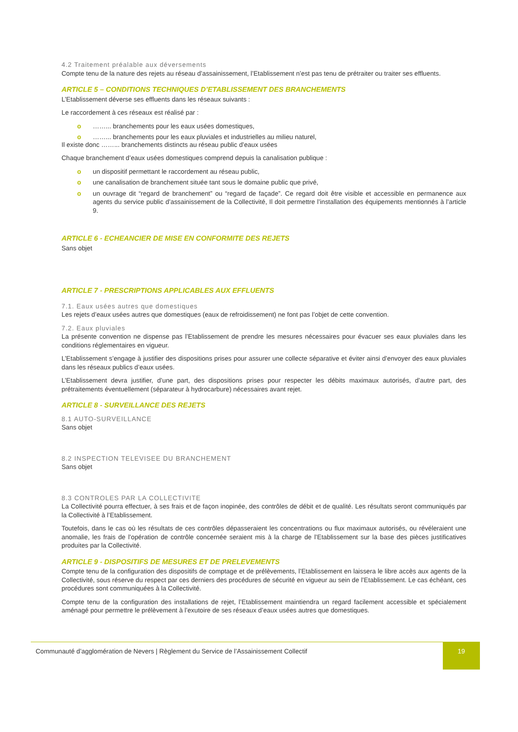4.2 Traitement préalable aux déversements
Compte tenu de la nature des rejets au réseau d’assainissement, l’Etablissement n’est pas tenu de prétraiter ou traiter ses effluents.
ARTICLE 5 – CONDITIONS TECHNIQUES D’ETABLISSEMENT DES BRANCHEMENTS
L’Etablissement déverse ses effluents dans les réseaux suivants :
Le raccordement à ces réseaux est réalisé par :
o ……... branchements pour les eaux usées domestiques,
o ……... branchements pour les eaux pluviales et industrielles au milieu naturel,
Il existe donc ……... branchements distincts au réseau public d’eaux usées
Chaque branchement d’eaux usées domestiques comprend depuis la canalisation publique :
o un dispositif permettant le raccordement au réseau public,
o une canalisation de branchement située tant sous le domaine public que privé,
o un ouvrage dit “regard de branchement” ou “regard de façade”. Ce regard doit être visible et accessible en permanence aux agents du service public d’assainissement de la Collectivité, Il doit permettre l’installation des équipements mentionnés à l’article 9.
ARTICLE 6 - ECHEANCIER DE MISE EN CONFORMITE DES REJETS
Sans objet
ARTICLE 7 - PRESCRIPTIONS APPLICABLES AUX EFFLUENTS
7.1. Eaux usées autres que domestiques
Les rejets d’eaux usées autres que domestiques (eaux de refroidissement) ne font pas l’objet de cette convention.
7.2. Eaux pluviales
La présente convention ne dispense pas l’Etablissement de prendre les mesures nécessaires pour évacuer ses eaux pluviales dans les conditions réglementaires en vigueur.
L’Etablissement s’engage à justifier des dispositions prises pour assurer une collecte séparative et éviter ainsi d’envoyer des eaux pluviales dans les réseaux publics d’eaux usées.
L’Etablissement devra justifier, d’une part, des dispositions prises pour respecter les débits maximaux autorisés, d’autre part, des prétraitements éventuellement (séparateur à hydrocarbure) nécessaires avant rejet.
ARTICLE 8 - SURVEILLANCE DES REJETS
8.1 AUTO-SURVEILLANCE
Sans objet
8.2 INSPECTION TELEVISEE DU BRANCHEMENT
Sans objet
8.3 CONTROLES PAR LA COLLECTIVITE
La Collectivité pourra effectuer, à ses frais et de façon inopinée, des contrôles de débit et de qualité. Les résultats seront communiqués par la Collectivité à l’Etablissement.
Toutefois, dans le cas où les résultats de ces contrôles dépasseraient les concentrations ou flux maximaux autorisés, ou révéleraient une anomalie, les frais de l’opération de contrôle concernée seraient mis à la charge de l’Etablissement sur la base des pièces justificatives produites par la Collectivité.
ARTICLE 9 - DISPOSITIFS DE MESURES ET DE PRELEVEMENTS
Compte tenu de la configuration des dispositifs de comptage et de prélèvements, l’Etablissement en laissera le libre accès aux agents de la Collectivité, sous réserve du respect par ces derniers des procédures de sécurité en vigueur au sein de l’Etablissement. Le cas échéant, ces procédures sont communiquées à la Collectivité.
Compte tenu de la configuration des installations de rejet, l’Etablissement maintiendra un regard facilement accessible et spécialement aménagé pour permettre le prélèvement à l’exutoire de ses réseaux d’eaux usées autres que domestiques.
Communauté d’agglomération de Nevers | Règlement du Service de l’Assainissement Collectif
19